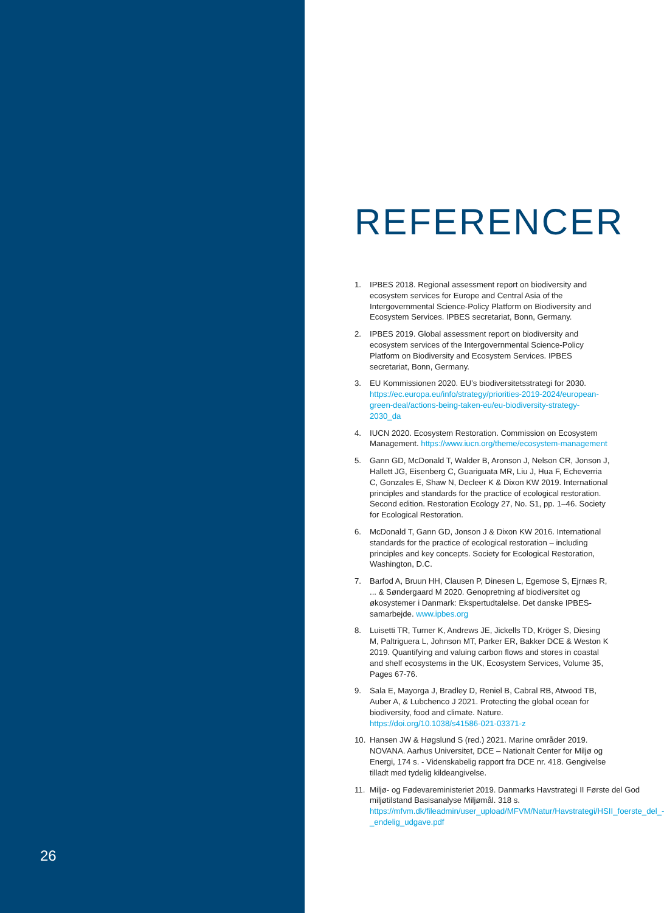26
REFERENCER
1. IPBES 2018. Regional assessment report on biodiversity and ecosystem services for Europe and Central Asia of the Intergovernmental Science-Policy Platform on Biodiversity and Ecosystem Services. IPBES secretariat, Bonn, Germany.
2. IPBES 2019. Global assessment report on biodiversity and ecosystem services of the Intergovernmental Science-Policy Platform on Biodiversity and Ecosystem Services. IPBES secretariat, Bonn, Germany.
3. EU Kommissionen 2020. EU’s biodiversitetsstrategi for 2030. https://ec.europa.eu/info/strategy/priorities-2019-2024/european-green-deal/actions-being-taken-eu/eu-biodiversity-strategy-2030_da
4. IUCN 2020. Ecosystem Restoration. Commission on Ecosystem Management. https://www.iucn.org/theme/ecosystem-management
5. Gann GD, McDonald T, Walder B, Aronson J, Nelson CR, Jonson J, Hallett JG, Eisenberg C, Guariguata MR, Liu J, Hua F, Echeverria C, Gonzales E, Shaw N, Decleer K & Dixon KW 2019. International principles and standards for the practice of ecological restoration. Second edition. Restoration Ecology 27, No. S1, pp. 1–46. Society for Ecological Restoration.
6. McDonald T, Gann GD, Jonson J & Dixon KW 2016. International standards for the practice of ecological restoration – including principles and key concepts. Society for Ecological Restoration, Washington, D.C.
7. Barfod A, Bruun HH, Clausen P, Dinesen L, Egemose S, Ejrnæs R, ... & Søndergaard M 2020. Genopretning af biodiversitet og økosystemer i Danmark: Ekspertudtalelse. Det danske IPBES-samarbejde. www.ipbes.org
8. Luisetti TR, Turner K, Andrews JE, Jickells TD, Kröger S, Diesing M, Paltriguera L, Johnson MT, Parker ER, Bakker DCE & Weston K 2019. Quantifying and valuing carbon flows and stores in coastal and shelf ecosystems in the UK, Ecosystem Services, Volume 35, Pages 67-76.
9. Sala E, Mayorga J, Bradley D, Reniel B, Cabral RB, Atwood TB, Auber A, & Lubchenco J 2021. Protecting the global ocean for biodiversity, food and climate. Nature. https://doi.org/10.1038/s41586-021-03371-z
10. Hansen JW & Høgslund S (red.) 2021. Marine områder 2019. NOVANA. Aarhus Universitet, DCE – Nationalt Center for Miljø og Energi, 174 s. - Videnskabelig rapport fra DCE nr. 418. Gengivelse tilladt med tydelig kildeangivelse.
11. Miljø- og Fødevareministeriet 2019. Danmarks Havstrategi II Første del God miljøtilstand Basisanalyse Miljømål. 318 s. https://mfvm.dk/fileadmin/user_upload/MFVM/Natur/Havstrategi/HSII_foerste_del_-_endelig_udgave.pdf